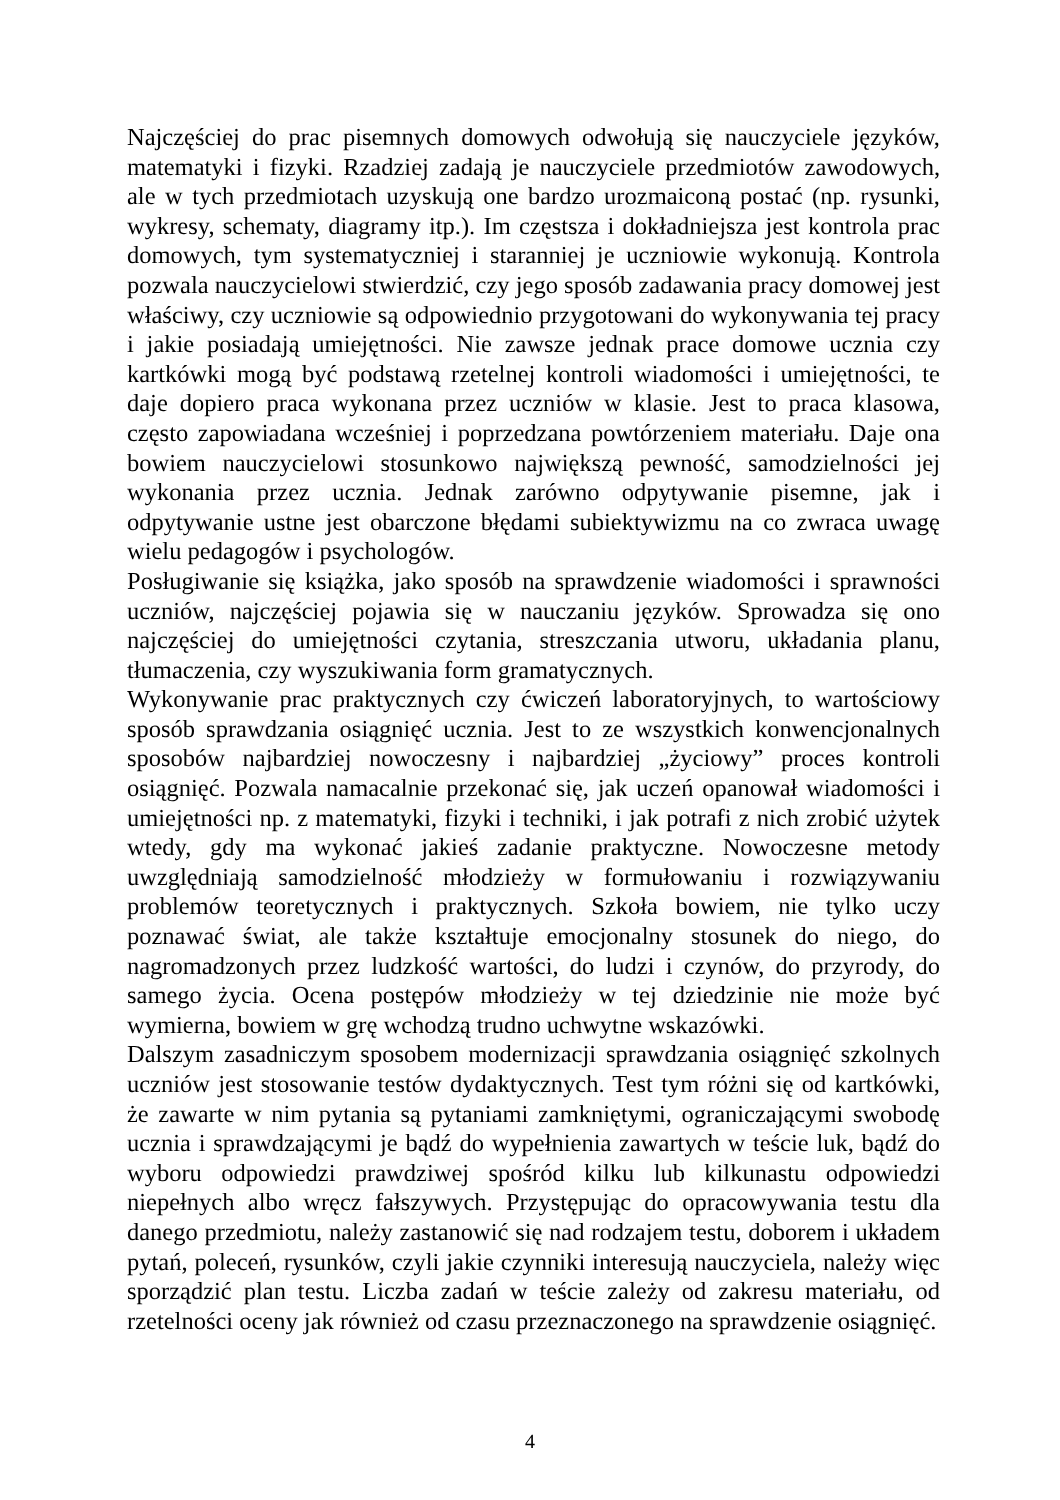Najczęściej do prac pisemnych domowych odwołują się nauczyciele języków, matematyki i fizyki. Rzadziej zadają je nauczyciele przedmiotów zawodowych, ale w tych przedmiotach uzyskują one bardzo urozmaiconą postać (np. rysunki, wykresy, schematy, diagramy itp.). Im częstsza i dokładniejsza jest kontrola prac domowych, tym systematyczniej i staranniej je uczniowie wykonują. Kontrola pozwala nauczycielowi stwierdzić, czy jego sposób zadawania pracy domowej jest właściwy, czy uczniowie są odpowiednio przygotowani do wykonywania tej pracy i jakie posiadają umiejętności. Nie zawsze jednak prace domowe ucznia czy kartkówki mogą być podstawą rzetelnej kontroli wiadomości i umiejętności, te daje dopiero praca wykonana przez uczniów w klasie. Jest to praca klasowa, często zapowiadana wcześniej i poprzedzana powtórzeniem materiału. Daje ona bowiem nauczycielowi stosunkowo największą pewność, samodzielności jej wykonania przez ucznia. Jednak zarówno odpytywanie pisemne, jak i odpytywanie ustne jest obarczone błędami subiektywizmu na co zwraca uwagę wielu pedagogów i psychologów.
Posługiwanie się książka, jako sposób na sprawdzenie wiadomości i sprawności uczniów, najczęściej pojawia się w nauczaniu języków. Sprowadza się ono najczęściej do umiejętności czytania, streszczania utworu, układania planu, tłumaczenia, czy wyszukiwania form gramatycznych.
Wykonywanie prac praktycznych czy ćwiczeń laboratoryjnych, to wartościowy sposób sprawdzania osiągnięć ucznia. Jest to ze wszystkich konwencjonalnych sposobów najbardziej nowoczesny i najbardziej „życiowy” proces kontroli osiągnięć. Pozwala namacalnie przekonać się, jak uczeń opanował wiadomości i umiejętności np. z matematyki, fizyki i techniki, i jak potrafi z nich zrobić użytek wtedy, gdy ma wykonać jakieś zadanie praktyczne. Nowoczesne metody uwzględniają samodzielność młodzieży w formułowaniu i rozwiązywaniu problemów teoretycznych i praktycznych. Szkoła bowiem, nie tylko uczy poznawać świat, ale także kształtuje emocjonalny stosunek do niego, do nagromadzonych przez ludzkość wartości, do ludzi i czynów, do przyrody, do samego życia. Ocena postępów młodzieży w tej dziedzinie nie może być wymierna, bowiem w grę wchodzą trudno uchwytne wskazówki.
Dalszym zasadniczym sposobem modernizacji sprawdzania osiągnięć szkolnych uczniów jest stosowanie testów dydaktycznych. Test tym różni się od kartkówki, że zawarte w nim pytania są pytaniami zamkniętymi, ograniczającymi swobodę ucznia i sprawdzającymi je bądź do wypełnienia zawartych w teście luk, bądź do wyboru odpowiedzi prawdziwej spośród kilku lub kilkunastu odpowiedzi niepełnych albo wręcz fałszywych. Przystępując do opracowywania testu dla danego przedmiotu, należy zastanowić się nad rodzajem testu, doborem i układem pytań, poleceń, rysunków, czyli jakie czynniki interesują nauczyciela, należy więc sporządzić plan testu. Liczba zadań w teście zależy od zakresu materiału, od rzetelności oceny jak również od czasu przeznaczonego na sprawdzenie osiągnięć.
4